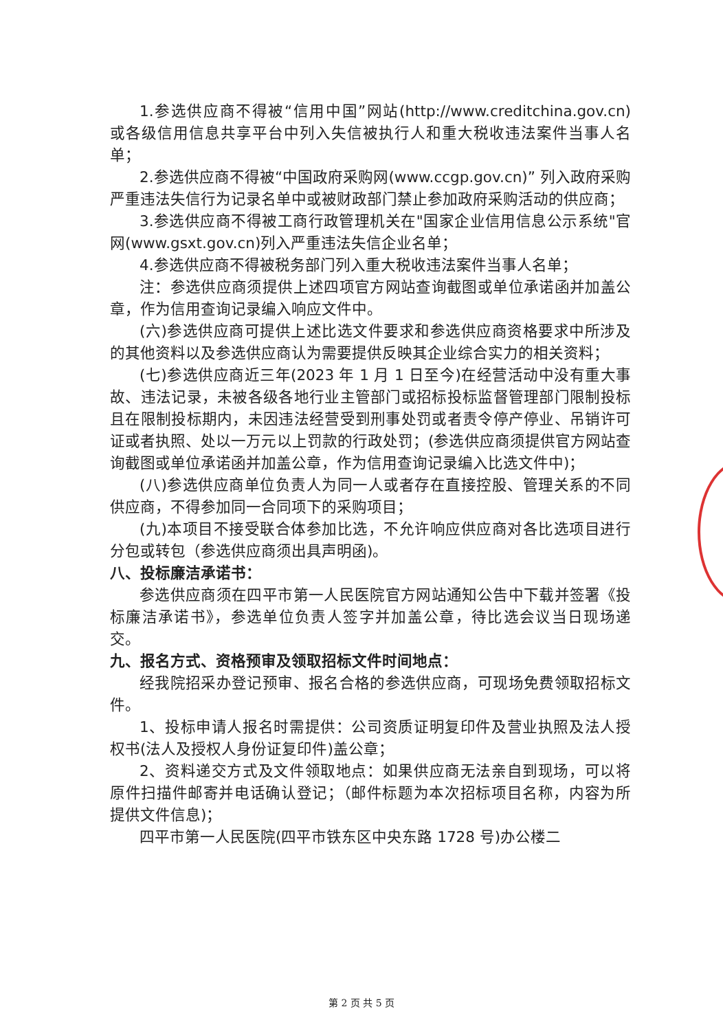1.参选供应商不得被“信用中国”网站(http://www.creditchina.gov.cn) 或各级信用信息共享平台中列入失信被执行人和重大税收违法案件当事人名单；
2.参选供应商不得被“中国政府采购网(www.ccgp.gov.cn)” 列入政府采购严重违法失信行为记录名单中或被财政部门禁止参加政府采购活动的供应商；
3.参选供应商不得被工商行政管理机关在"国家企业信用信息公示系统"官网(www.gsxt.gov.cn)列入严重违法失信企业名单；
4.参选供应商不得被税务部门列入重大税收违法案件当事人名单；
注：参选供应商须提供上述四项官方网站查询截图或单位承诺函并加盖公章，作为信用查询记录编入响应文件中。
(六)参选供应商可提供上述比选文件要求和参选供应商资格要求中所涉及的其他资料以及参选供应商认为需要提供反映其企业综合实力的相关资料；
(七)参选供应商近三年(2023 年 1 月 1 日至今)在经营活动中没有重大事故、违法记录，未被各级各地行业主管部门或招标投标监督管理部门限制投标且在限制投标期内，未因违法经营受到刑事处罚或者责令停产停业、吊销许可证或者执照、处以一万元以上罚款的行政处罚；(参选供应商须提供官方网站查询截图或单位承诺函并加盖公章，作为信用查询记录编入比选文件中)；
(八)参选供应商单位负责人为同一人或者存在直接控股、管理关系的不同供应商，不得参加同一合同项下的采购项目；
(九)本项目不接受联合体参加比选，不允许响应供应商对各比选项目进行分包或转包（参选供应商须出具声明函)。
八、投标廉洁承诺书：
参选供应商须在四平市第一人民医院官方网站通知公告中下载并签署《投标廉洁承诺书》，参选单位负责人签字并加盖公章，待比选会议当日现场递交。
九、报名方式、资格预审及领取招标文件时间地点：
经我院招采办登记预审、报名合格的参选供应商，可现场免费领取招标文件。
1、投标申请人报名时需提供：公司资质证明复印件及营业执照及法人授权书(法人及授权人身份证复印件)盖公章；
2、资料递交方式及文件领取地点：如果供应商无法亲自到现场，可以将原件扫描件邮寄并电话确认登记；（邮件标题为本次招标项目名称，内容为所提供文件信息)；
四平市第一人民医院(四平市铁东区中央东路 1728 号)办公楼二
第 2 页 共 5 页